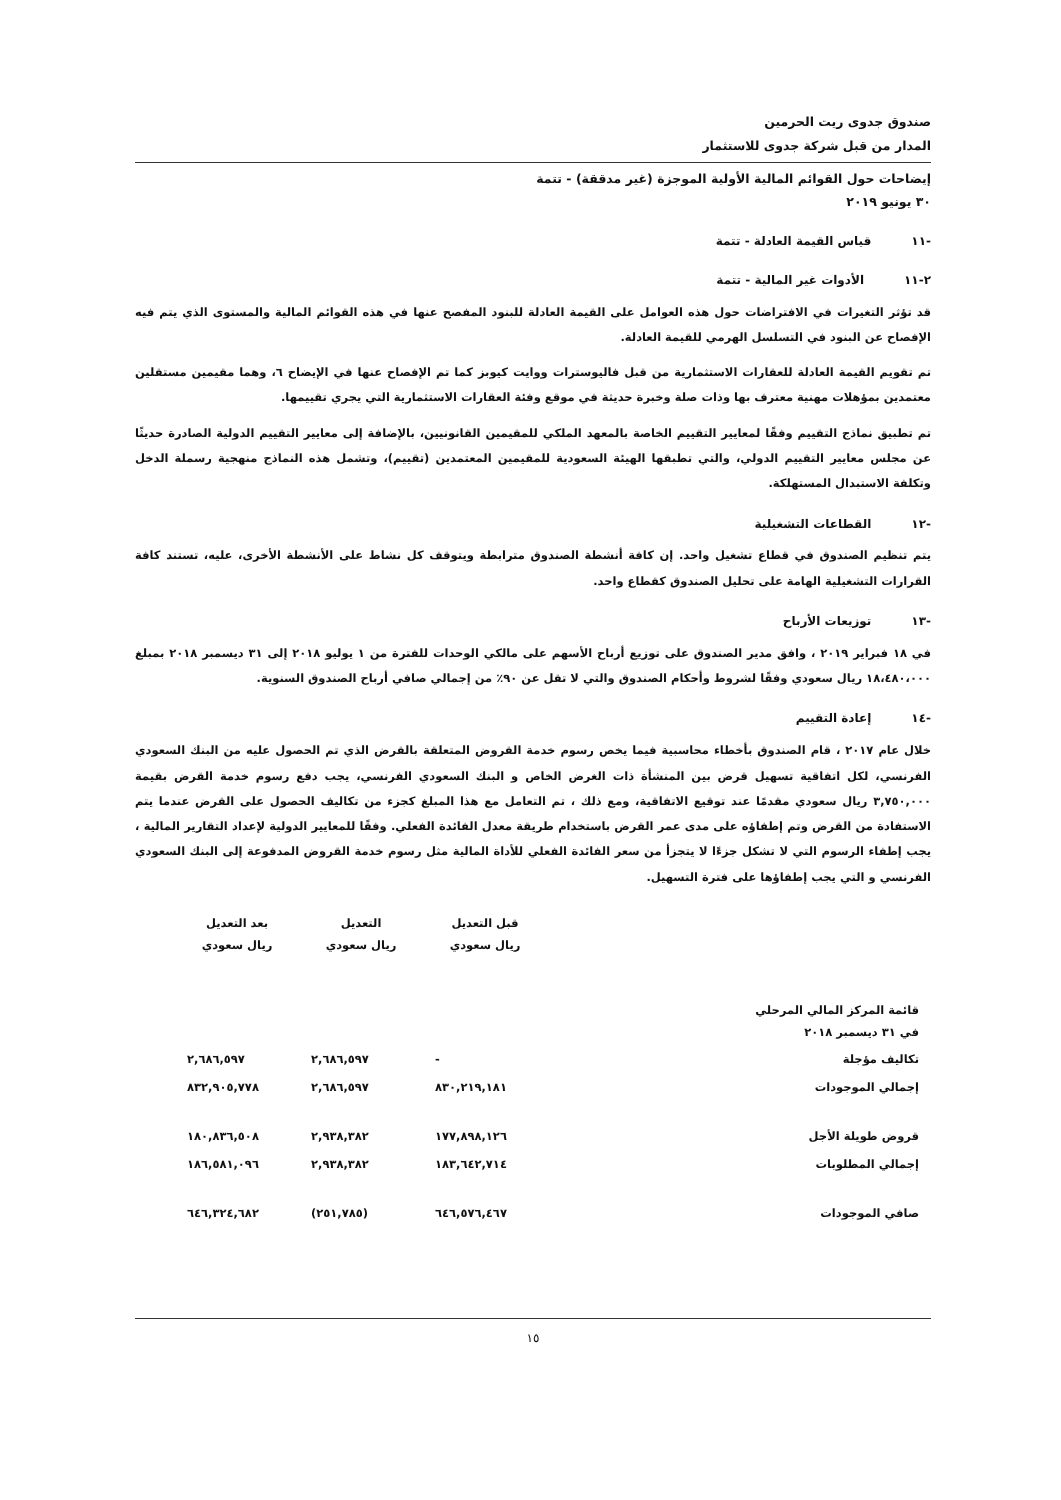صندوق جدوى ريت الحرمين
المدار من قبل شركة جدوى للاستثمار
إيضاحات حول القوائم المالية الأولية الموجزة (غير مدققة) - تتمة
٣٠ يونيو ٢٠١٩
-١١ قياس القيمة العادلة - تتمة
٢-١١ الأدوات غير المالية - تتمة
قد تؤثر التغيرات في الافتراضات حول هذه العوامل على القيمة العادلة للبنود المفصح عنها في هذه القوائم المالية والمستوى الذي يتم فيه الإفصاح عن البنود في التسلسل الهرمي للقيمة العادلة.
تم تقويم القيمة العادلة للعقارات الاستثمارية من قبل فاليوسترات ووايت كيوبز كما تم الإفصاح عنها في الإيضاح ٦، وهما مقيمين مستقلين معتمدين بمؤهلات مهنية معترف بها وذات صلة وخبرة حديثة في موقع وفئة العقارات الاستثمارية التي يجري تقييمها.
تم تطبيق نماذج التقييم وفقًا لمعايير التقييم الخاصة بالمعهد الملكي للمقيمين القانونيين، بالإضافة إلى معايير التقييم الدولية الصادرة حديثًا عن مجلس معايير التقييم الدولي، والتي تطبقها الهيئة السعودية للمقيمين المعتمدين (تقييم)، وتشمل هذه النماذج منهجية رسملة الدخل وتكلفة الاستبدال المستهلكة.
-١٢ القطاعات التشغيلية
يتم تنظيم الصندوق في قطاع تشغيل واحد. إن كافة أنشطة الصندوق مترابطة ويتوقف كل نشاط على الأنشطة الأخرى، عليه، تستند كافة القرارات التشغيلية الهامة على تحليل الصندوق كقطاع واحد.
-١٣ توزيعات الأرباح
في ١٨ فبراير ٢٠١٩ ، وافق مدير الصندوق على توزيع أرباح الأسهم على مالكي الوحدات للفترة من ١ يوليو ٢٠١٨ إلى ٣١ ديسمبر ٢٠١٨ بمبلغ ١٨،٤٨٠،٠٠٠ ريال سعودي وفقًا لشروط وأحكام الصندوق والتي لا تقل عن ٩٠٪ من إجمالي صافي أرباح الصندوق السنوية.
-١٤ إعادة التقييم
خلال عام ٢٠١٧ ، قام الصندوق بأخطاء محاسبية فيما يخص رسوم خدمة القروض المتعلقة بالقرض الذي تم الحصول عليه من البنك السعودي الفرنسي، لكل اتفاقية تسهيل قرض بين المنشأة ذات الغرض الخاص و البنك السعودي الفرنسي، يجب دفع رسوم خدمة القرض بقيمة ٣,٧٥٠,٠٠٠ ريال سعودي مقدمًا عند توقيع الاتفاقية، ومع ذلك ، تم التعامل مع هذا المبلغ كجزء من تكاليف الحصول على القرض عندما يتم الاستفادة من القرض وتم إطفاؤه على مدى عمر القرض باستخدام طريقة معدل الفائدة الفعلي. وفقًا للمعايير الدولية لإعداد التقارير المالية ، يجب إطفاء الرسوم التي لا تشكل جزءًا لا يتجزأ من سعر الفائدة الفعلي للأداة المالية مثل رسوم خدمة القروض المدفوعة إلى البنك السعودي الفرنسي و التي يجب إطفاؤها على فترة التسهيل.
| | قبل التعديل ريال سعودي | التعديل ريال سعودي | بعد التعديل ريال سعودي |
| --- | --- | --- | --- |
| قائمة المركز المالي المرحلي في ٣١ ديسمبر ٢٠١٨ | | | |
| تكاليف مؤجلة | - | ٢,٦٨٦,٥٩٧ | ٢,٦٨٦,٥٩٧ |
| إجمالي الموجودات | ٨٣٠,٢١٩,١٨١ | ٢,٦٨٦,٥٩٧ | ٨٣٢,٩٠٥,٧٧٨ |
| قروض طويلة الأجل | ١٧٧,٨٩٨,١٢٦ | ٢,٩٣٨,٣٨٢ | ١٨٠,٨٣٦,٥٠٨ |
| إجمالي المطلوبات | ١٨٣,٦٤٢,٧١٤ | ٢,٩٣٨,٣٨٢ | ١٨٦,٥٨١,٠٩٦ |
| صافي الموجودات | ٦٤٦,٥٧٦,٤٦٧ | (٢٥١,٧٨٥) | ٦٤٦,٣٢٤,٦٨٢ |
١٥